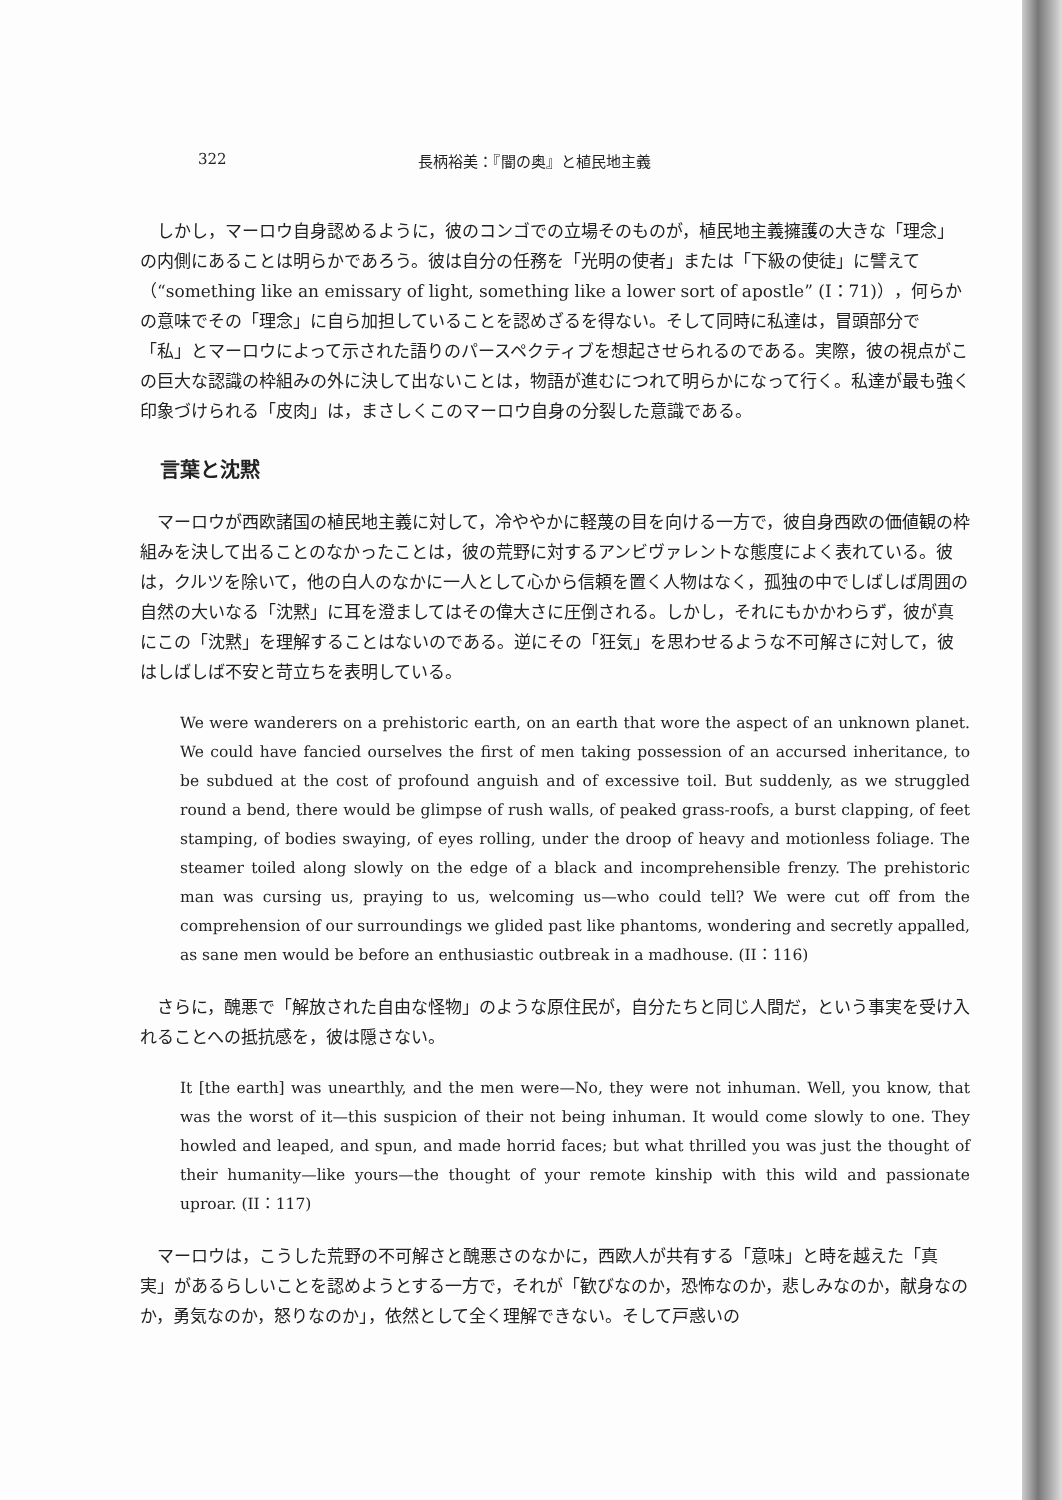322 長柄裕美：『闇の奥』と植民地主義
しかし，マーロウ自身認めるように，彼のコンゴでの立場そのものが，植民地主義擁護の大きな「理念」の内側にあることは明らかであろう。彼は自分の任務を「光明の使者」または「下級の使徒」に譬えて（“something like an emissary of light, something like a lower sort of apostle” (I：71)），何らかの意味でその「理念」に自ら加担していることを認めざるを得ない。そして同時に私達は，冒頭部分で「私」とマーロウによって示された語りのパースペクティブを想起させられるのである。実際，彼の視点がこの巨大な認識の枠組みの外に決して出ないことは，物語が進むにつれて明らかになって行く。私達が最も強く印象づけられる「皮肉」は，まさしくこのマーロウ自身の分裂した意識である。
言葉と沈黙
マーロウが西欧諸国の植民地主義に対して，冷ややかに軽蔑の目を向ける一方で，彼自身西欧の価値観の枠組みを決して出ることのなかったことは，彼の荒野に対するアンビヴァレントな態度によく表れている。彼は，クルツを除いて，他の白人のなかに一人として心から信頼を置く人物はなく，孤独の中でしばしば周囲の自然の大いなる「沈黙」に耳を澄ましてはその偉大さに圧倒される。しかし，それにもかかわらず，彼が真にこの「沈黙」を理解することはないのである。逆にその「狂気」を思わせるような不可解さに対して，彼はしばしば不安と苛立ちを表明している。
We were wanderers on a prehistoric earth, on an earth that wore the aspect of an unknown planet. We could have fancied ourselves the first of men taking possession of an accursed inheritance, to be subdued at the cost of profound anguish and of excessive toil. But suddenly, as we struggled round a bend, there would be glimpse of rush walls, of peaked grass-roofs, a burst clapping, of feet stamping, of bodies swaying, of eyes rolling, under the droop of heavy and motionless foliage. The steamer toiled along slowly on the edge of a black and incomprehensible frenzy. The prehistoric man was cursing us, praying to us, welcoming us—who could tell? We were cut off from the comprehension of our surroundings we glided past like phantoms, wondering and secretly appalled, as sane men would be before an enthusiastic outbreak in a madhouse. (II：116)
さらに，醜悪で「解放された自由な怪物」のような原住民が，自分たちと同じ人間だ，という事実を受け入れることへの抵抗感を，彼は隠さない。
It [the earth] was unearthly, and the men were—No, they were not inhuman. Well, you know, that was the worst of it—this suspicion of their not being inhuman. It would come slowly to one. They howled and leaped, and spun, and made horrid faces; but what thrilled you was just the thought of their humanity—like yours—the thought of your remote kinship with this wild and passionate uproar. (II：117)
マーロウは，こうした荒野の不可解さと醜悪さのなかに，西欧人が共有する「意味」と時を越えた「真実」があるらしいことを認めようとする一方で，それが「歓びなのか，恐怖なのか，悲しみなのか，献身なのか，勇気なのか，怒りなのか」，依然として全く理解できない。そして戸惑いの